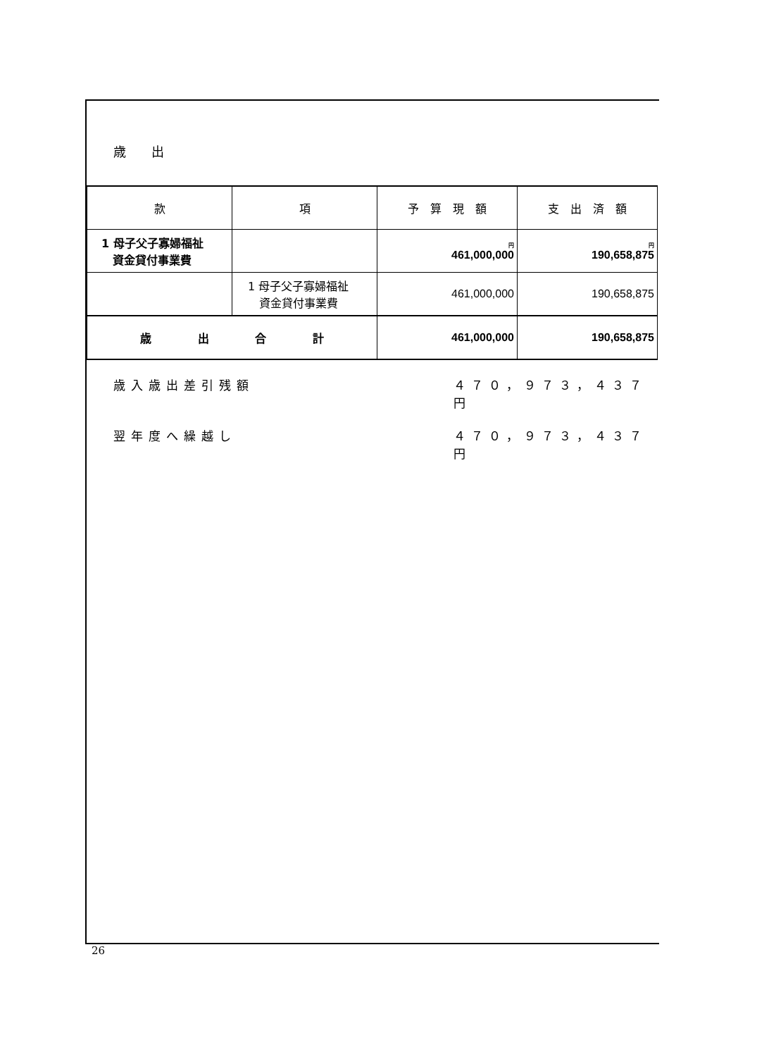歳　　出
| 款 | 項 | 予 算 現 額 | 支 出 済 額 |
| --- | --- | --- | --- |
| 1 母子父子寡婦福祉 資金貸付事業費 | | 円 461,000,000 | 円 190,658,875 |
| | 1 母子父子寡婦福祉 資金貸付事業費 | 461,000,000 | 190,658,875 |
| 歳 出 合 計 | | 461,000,000 | 190,658,875 |
歳入歳出差引残額 ４７０，９７３，４３７円
翌年度へ繰越し ４７０，９７３，４３７円
26